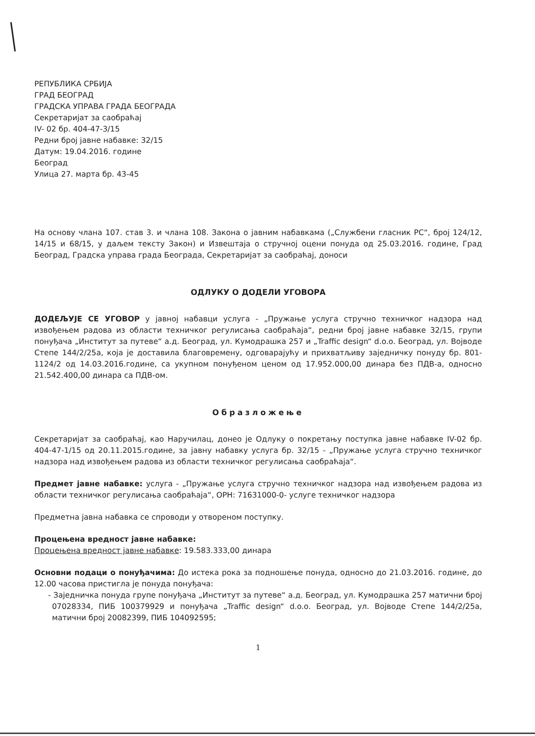РЕПУБЛИКА СРБИЈА
ГРАД БЕОГРАД
ГРАДСКА УПРАВА ГРАДА БЕОГРАДА
Секретаријат за саобраћај
IV- 02 бр. 404-47-3/15
Редни број јавне набавке: 32/15
Датум: 19.04.2016. године
Београд
Улица 27. марта бр. 43-45
На основу члана 107. став 3. и члана 108. Закона о јавним набавкама („Службени гласник РС“, број 124/12, 14/15 и 68/15, у даљем тексту Закон) и Извештаја о стручној оцени понуда од 25.03.2016. године, Град Београд, Градска управа града Београда, Секретаријат за саобраћај, доноси
ОДЛУКУ О ДОДЕЛИ УГОВОРА
ДОДЕЉУЈЕ СЕ УГОВОР у јавној набавци услуга - „Пружање услуга стручно техничког надзора над извођењем радова из области техничког регулисања саобраћаја“, редни број јавне набавке 32/15, групи понуђача „Институт за путеве“ а.д. Београд, ул. Кумодрашка 257 и „Traffic design“ d.o.o. Београд, ул. Војводе Степе 144/2/25а, која је доставила благовремену, одговарајућу и прихватљиву заједничку понуду бр. 801-1124/2 од 14.03.2016.године, са укупном понуђеном ценом од 17.952.000,00 динара без ПДВ-а, односно 21.542.400,00 динара са ПДВ-ом.
Образложење
Секретаријат за саобраћај, као Наручилац, донео је Одлуку о покретању поступка јавне набавке IV-02 бр. 404-47-1/15 од 20.11.2015.године, за јавну набавку услуга бр. 32/15 - „Пружање услуга стручно техничког надзора над извођењем радова из области техничког регулисања саобраћаја“.
Предмет јавне набавке: услуга - „Пружање услуга стручно техничког надзора над извођењем радова из области техничког регулисања саобраћаја“, ОРН: 71631000-0- услуге техничког надзора
Предметна јавна набавка се спроводи у отвореном поступку.
Процењена вредност јавне набавке:
Процењена вредност јавне набавке: 19.583.333,00 динара
Основни подаци о понуђачима: До истека рока за подношење понуда, односно до 21.03.2016. године, до 12.00 часова пристигла је понуда понуђача:
- Заједничка понуда групе понуђача „Институт за путеве“ а.д. Београд, ул. Кумодрашка 257 матични број 07028334, ПИБ 100379929 и понуђача „Traffic design“ d.o.o. Београд, ул. Војводе Степе 144/2/25а, матични број 20082399, ПИБ 104092595;
1